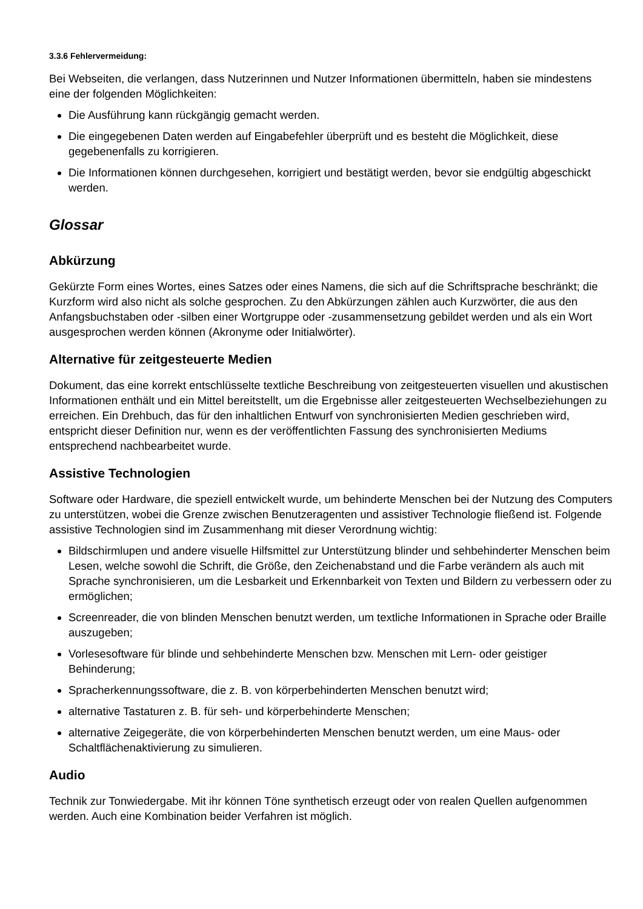3.3.6 Fehlervermeidung:
Bei Webseiten, die verlangen, dass Nutzerinnen und Nutzer Informationen übermitteln, haben sie mindestens eine der folgenden Möglichkeiten:
Die Ausführung kann rückgängig gemacht werden.
Die eingegebenen Daten werden auf Eingabefehler überprüft und es besteht die Möglichkeit, diese gegebenenfalls zu korrigieren.
Die Informationen können durchgesehen, korrigiert und bestätigt werden, bevor sie endgültig abgeschickt werden.
Glossar
Abkürzung
Gekürzte Form eines Wortes, eines Satzes oder eines Namens, die sich auf die Schriftsprache beschränkt; die Kurzform wird also nicht als solche gesprochen. Zu den Abkürzungen zählen auch Kurzwörter, die aus den Anfangsbuchstaben oder -silben einer Wortgruppe oder -zusammensetzung gebildet werden und als ein Wort ausgesprochen werden können (Akronyme oder Initialwörter).
Alternative für zeitgesteuerte Medien
Dokument, das eine korrekt entschlüsselte textliche Beschreibung von zeitgesteuerten visuellen und akustischen Informationen enthält und ein Mittel bereitstellt, um die Ergebnisse aller zeitgesteuerten Wechselbeziehungen zu erreichen. Ein Drehbuch, das für den inhaltlichen Entwurf von synchronisierten Medien geschrieben wird, entspricht dieser Definition nur, wenn es der veröffentlichten Fassung des synchronisierten Mediums entsprechend nachbearbeitet wurde.
Assistive Technologien
Software oder Hardware, die speziell entwickelt wurde, um behinderte Menschen bei der Nutzung des Computers zu unterstützen, wobei die Grenze zwischen Benutzeragenten und assistiver Technologie fließend ist. Folgende assistive Technologien sind im Zusammenhang mit dieser Verordnung wichtig:
Bildschirmlupen und andere visuelle Hilfsmittel zur Unterstützung blinder und sehbehinderter Menschen beim Lesen, welche sowohl die Schrift, die Größe, den Zeichenabstand und die Farbe verändern als auch mit Sprache synchronisieren, um die Lesbarkeit und Erkennbarkeit von Texten und Bildern zu verbessern oder zu ermöglichen;
Screenreader, die von blinden Menschen benutzt werden, um textliche Informationen in Sprache oder Braille auszugeben;
Vorlesesoftware für blinde und sehbehinderte Menschen bzw. Menschen mit Lern- oder geistiger Behinderung;
Spracherkennungssoftware, die z. B. von körperbehinderten Menschen benutzt wird;
alternative Tastaturen z. B. für seh- und körperbehinderte Menschen;
alternative Zeigegeräte, die von körperbehinderten Menschen benutzt werden, um eine Maus- oder Schaltflächenaktivierung zu simulieren.
Audio
Technik zur Tonwiedergabe. Mit ihr können Töne synthetisch erzeugt oder von realen Quellen aufgenommen werden. Auch eine Kombination beider Verfahren ist möglich.